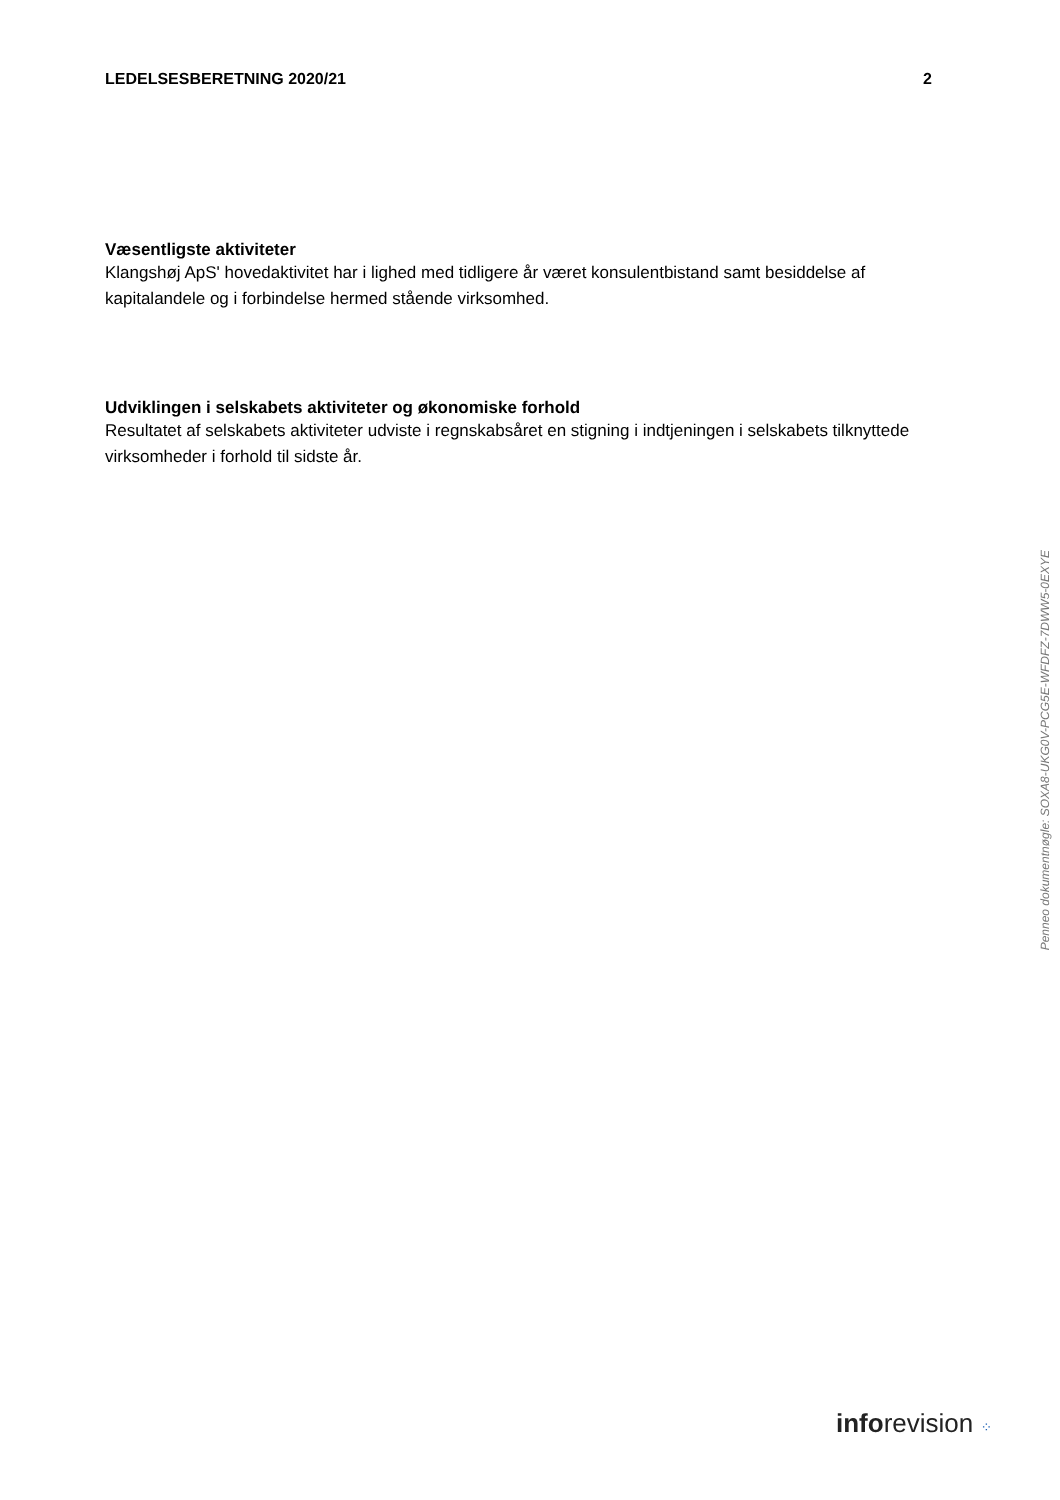LEDELSESBERETNING 2020/21 2
Væsentligste aktiviteter
Klangshøj ApS' hovedaktivitet har i lighed med tidligere år været konsulentbistand samt besiddelse af kapitalandele og i forbindelse hermed stående virksomhed.
Udviklingen i selskabets aktiviteter og økonomiske forhold
Resultatet af selskabets aktiviteter udviste i regnskabsåret en stigning i indtjeningen i selskabets tilknyttede virksomheder i forhold til sidste år.
Penneo dokumentnøgle: SOXA8-UKG0V-PCG5E-WFDFZ-7DWW5-0EXYE
inforevision ⁘